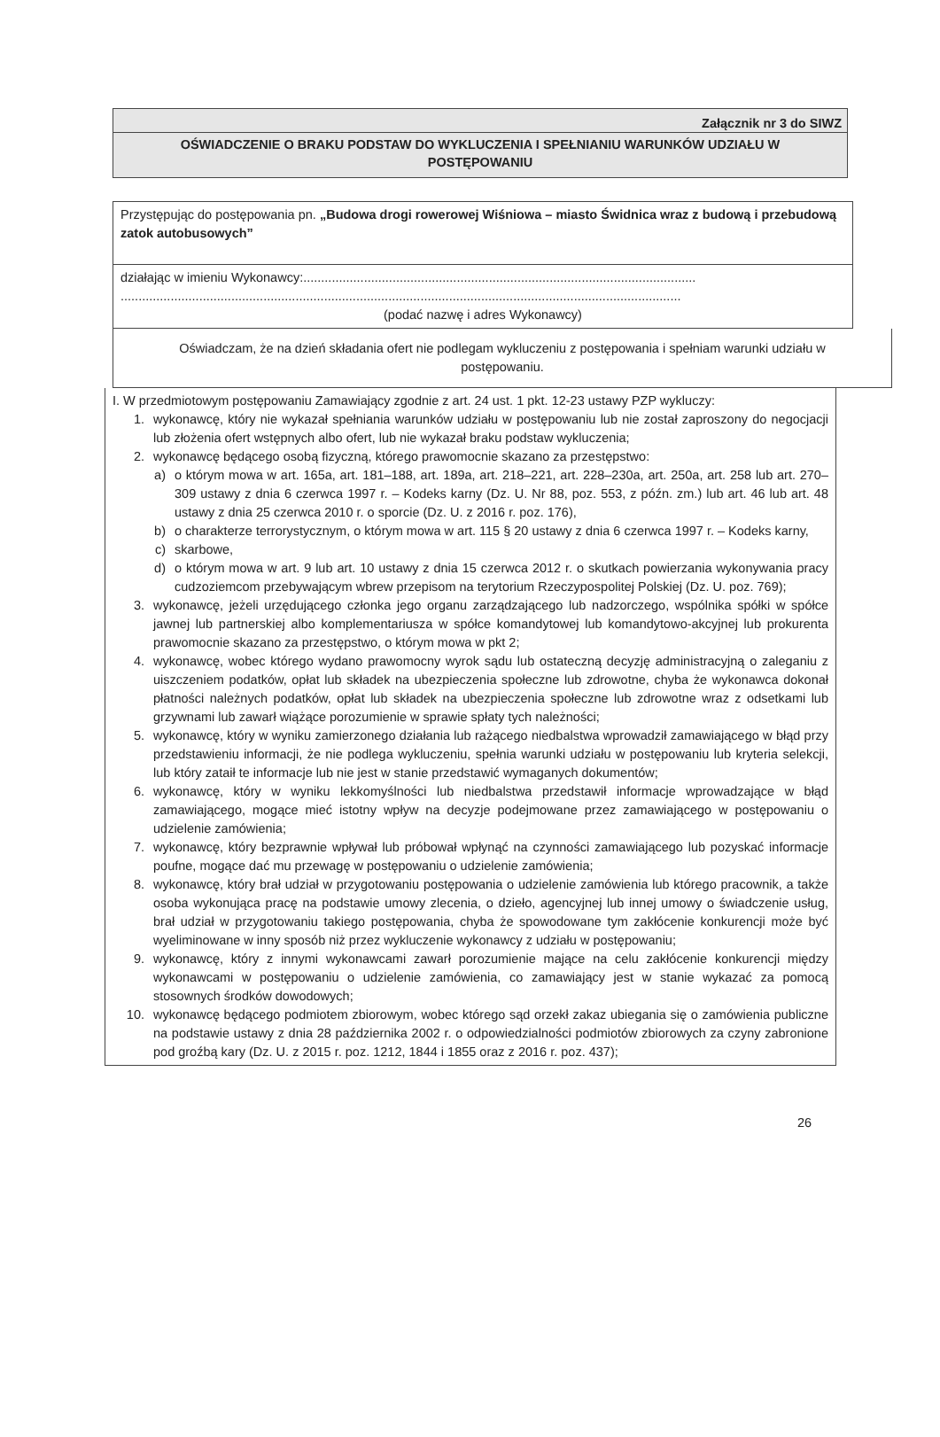Załącznik nr 3 do SIWZ
OŚWIADCZENIE O BRAKU PODSTAW DO WYKLUCZENIA I SPEŁNIANIU WARUNKÓW UDZIAŁU W POSTĘPOWANIU
Przystępując do postępowania pn. „Budowa drogi rowerowej Wiśniowa – miasto Świdnica wraz z budową i przebudową zatok autobusowych”
działając w imieniu Wykonawcy:..............................................................................................................
.............................................................................................................................................................
(podać nazwę i adres Wykonawcy)
Oświadczam, że na dzień składania ofert nie podlegam wykluczeniu z postępowania i spełniam warunki udziału w postępowaniu.
I. W przedmiotowym postępowaniu Zamawiający zgodnie z art. 24 ust. 1 pkt. 12-23 ustawy PZP wykluczy:
1. wykonawcę, który nie wykazał spełniania warunków udziału w postępowaniu lub nie został zaproszony do negocjacji lub złożenia ofert wstępnych albo ofert, lub nie wykazał braku podstaw wykluczenia;
2. wykonawcę będącego osobą fizyczną, którego prawomocnie skazano za przestępstwo:
a) o którym mowa w art. 165a, art. 181–188, art. 189a, art. 218–221, art. 228–230a, art. 250a, art. 258 lub art. 270–309 ustawy z dnia 6 czerwca 1997 r. – Kodeks karny (Dz. U. Nr 88, poz. 553, z późn. zm.) lub art. 46 lub art. 48 ustawy z dnia 25 czerwca 2010 r. o sporcie (Dz. U. z 2016 r. poz. 176),
b) o charakterze terrorystycznym, o którym mowa w art. 115 § 20 ustawy z dnia 6 czerwca 1997 r. – Kodeks karny,
c) skarbowe,
d) o którym mowa w art. 9 lub art. 10 ustawy z dnia 15 czerwca 2012 r. o skutkach powierzania wykonywania pracy cudzoziemcom przebywającym wbrew przepisom na terytorium Rzeczypospolitej Polskiej (Dz. U. poz. 769);
3. wykonawcę, jeżeli urzędującego członka jego organu zarządzającego lub nadzorczego, wspólnika spółki w spółce jawnej lub partnerskiej albo komplementariusza w spółce komandytowej lub komandytowo-akcyjnej lub prokurenta prawomocnie skazano za przestępstwo, o którym mowa w pkt 2;
4. wykonawcę, wobec którego wydano prawomocny wyrok sądu lub ostateczną decyzję administracyjną o zaleganiu z uiszczeniem podatków, opłat lub składek na ubezpieczenia społeczne lub zdrowotne, chyba że wykonawca dokonał płatności należnych podatków, opłat lub składek na ubezpieczenia społeczne lub zdrowotne wraz z odsetkami lub grzywnami lub zawarł wiążące porozumienie w sprawie spłaty tych należności;
5. wykonawcę, który w wyniku zamierzonego działania lub rażącego niedbalstwa wprowadził zamawiającego w błąd przy przedstawieniu informacji, że nie podlega wykluczeniu, spełnia warunki udziału w postępowaniu lub kryteria selekcji, lub który zataił te informacje lub nie jest w stanie przedstawić wymaganych dokumentów;
6. wykonawcę, który w wyniku lekkomyślności lub niedbalstwa przedstawił informacje wprowadzające w błąd zamawiającego, mogące mieć istotny wpływ na decyzje podejmowane przez zamawiającego w postępowaniu o udzielenie zamówienia;
7. wykonawcę, który bezprawnie wpływał lub próbował wpłynąć na czynności zamawiającego lub pozyskać informacje poufne, mogące dać mu przewagę w postępowaniu o udzielenie zamówienia;
8. wykonawcę, który brał udział w przygotowaniu postępowania o udzielenie zamówienia lub którego pracownik, a także osoba wykonująca pracę na podstawie umowy zlecenia, o dzieło, agencyjnej lub innej umowy o świadczenie usług, brał udział w przygotowaniu takiego postępowania, chyba że spowodowane tym zakłócenie konkurencji może być wyeliminowane w inny sposób niż przez wykluczenie wykonawcy z udziału w postępowaniu;
9. wykonawcę, który z innymi wykonawcami zawarł porozumienie mające na celu zakłócenie konkurencji między wykonawcami w postępowaniu o udzielenie zamówienia, co zamawiający jest w stanie wykazać za pomocą stosownych środków dowodowych;
10. wykonawcę będącego podmiotem zbiorowym, wobec którego sąd orzekł zakaz ubiegania się o zamówienia publiczne na podstawie ustawy z dnia 28 października 2002 r. o odpowiedzialności podmiotów zbiorowych za czyny zabronione pod groźbą kary (Dz. U. z 2015 r. poz. 1212, 1844 i 1855 oraz z 2016 r. poz. 437);
26